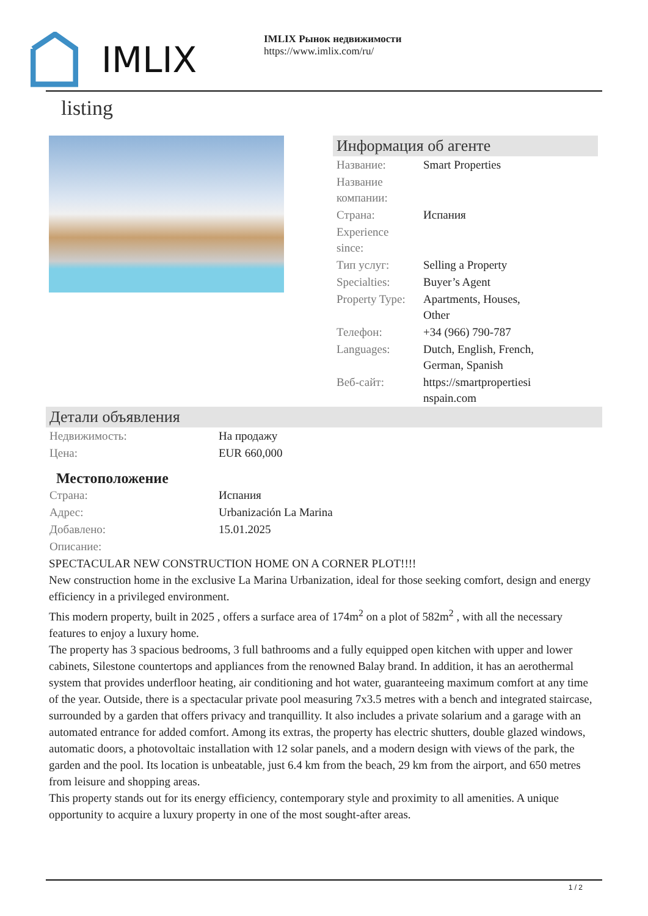IMLIX
IMLIX Рынок недвижимости
https://www.imlix.com/ru/
listing
Информация об агенте
| Название: | Smart Properties |
| Название компании: | |
| Страна: | Испания |
| Experience since: | |
| Тип услуг: | Selling a Property |
| Specialties: | Buyer’s Agent |
| Property Type: | Apartments, Houses, Other |
| Телефон: | +34 (966) 790-787 |
| Languages: | Dutch, English, French, German, Spanish |
| Веб-сайт: | https://smartpropertiesi nspain.com |
Детали объявления
| Недвижимость: | На продажу |
| Цена: | EUR 660,000 |
Местоположение
| Страна: | Испания |
| Адрес: | Urbanización La Marina |
| Добавлено: | 15.01.2025 |
| Описание: | |
SPECTACULAR NEW CONSTRUCTION HOME ON A CORNER PLOT!!!!
New construction home in the exclusive La Marina Urbanization, ideal for those seeking comfort, design and energy efficiency in a privileged environment.
This modern property, built in 2025 , offers a surface area of 174m<sup>2</sup> on a plot of 582m<sup>2</sup> , with all the necessary features to enjoy a luxury home.
The property has 3 spacious bedrooms, 3 full bathrooms and a fully equipped open kitchen with upper and lower cabinets, Silestone countertops and appliances from the renowned Balay brand. In addition, it has an aerothermal system that provides underfloor heating, air conditioning and hot water, guaranteeing maximum comfort at any time of the year. Outside, there is a spectacular private pool measuring 7x3.5 metres with a bench and integrated staircase, surrounded by a garden that offers privacy and tranquillity. It also includes a private solarium and a garage with an automated entrance for added comfort. Among its extras, the property has electric shutters, double glazed windows, automatic doors, a photovoltaic installation with 12 solar panels, and a modern design with views of the park, the garden and the pool. Its location is unbeatable, just 6.4 km from the beach, 29 km from the airport, and 650 metres from leisure and shopping areas.
This property stands out for its energy efficiency, contemporary style and proximity to all amenities. A unique opportunity to acquire a luxury property in one of the most sought-after areas.
1 / 2